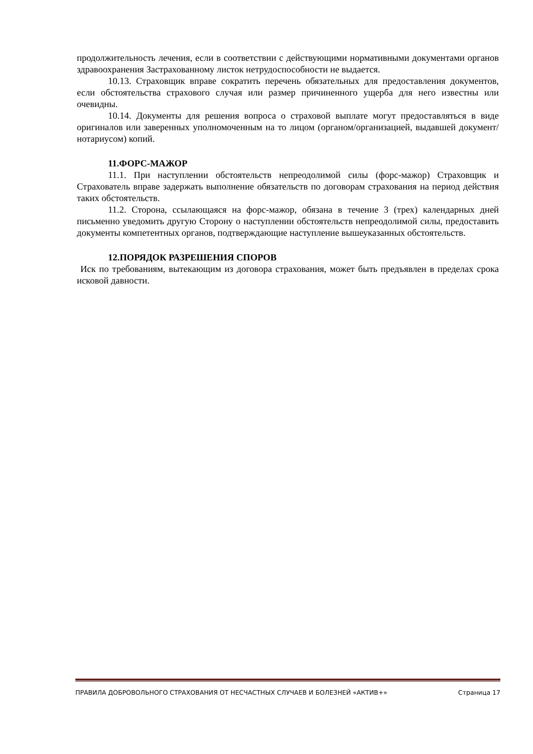продолжительность лечения, если в соответствии с действующими нормативными документами органов здравоохранения Застрахованному листок нетрудоспособности не выдается.
10.13. Страховщик вправе сократить перечень обязательных для предоставления документов, если обстоятельства страхового случая или размер причиненного ущерба для него известны или очевидны.
10.14. Документы для решения вопроса о страховой выплате могут предоставляться в виде оригиналов или заверенных уполномоченным на то лицом (органом/организацией, выдавшей документ/нотариусом) копий.
11.ФОРС-МАЖОР
11.1. При наступлении обстоятельств непреодолимой силы (форс-мажор) Страховщик и Страхователь вправе задержать выполнение обязательств по договорам страхования на период действия таких обстоятельств.
11.2. Сторона, ссылающаяся на форс-мажор, обязана в течение 3 (трех) календарных дней письменно уведомить другую Сторону о наступлении обстоятельств непреодолимой силы, предоставить документы компетентных органов, подтверждающие наступление вышеуказанных обстоятельств.
12.ПОРЯДОК РАЗРЕШЕНИЯ СПОРОВ
Иск по требованиям, вытекающим из договора страхования, может быть предъявлен в пределах срока исковой давности.
ПРАВИЛА ДОБРОВОЛЬНОГО СТРАХОВАНИЯ ОТ НЕСЧАСТНЫХ СЛУЧАЕВ И БОЛЕЗНЕЙ «АКТИВ+» Страница 17